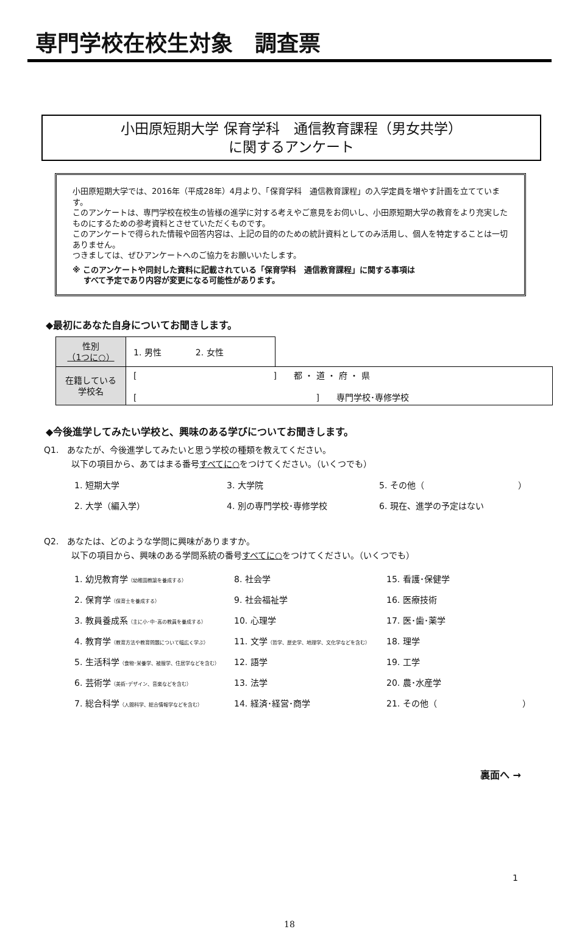専門学校在校生対象　調査票
小田原短期大学 保育学科　通信教育課程（男女共学）
に関するアンケート
小田原短期大学では、2016年（平成28年）4月より、「保育学科　通信教育課程」の入学定員を増やす計画を立てています。
このアンケートは、専門学校在校生の皆様の進学に対する考えやご意見をお伺いし、小田原短期大学の教育をより充実したものにするための参考資料とさせていただくものです。
このアンケートで得られた情報や回答内容は、上記の目的のための統計資料としてのみ活用し、個人を特定することは一切ありません。
つきましては、ぜひアンケートへのご協力をお願いいたします。
※ このアンケートや同封した資料に記載されている「保育学科　通信教育課程」に関する事項は
　 すべて予定であり内容が変更になる可能性があります。
◆最初にあなた自身についてお聞きします。
| 性別 （1つに○） | 1. 男性 2. 女性 | |
| 在籍している 学校名 | [ ] 都 ・ 道 ・ 府 ・ 県 [ ] 専門学校･専修学校 | |
◆今後進学してみたい学校と、興味のある学びについてお聞きします。
Q1.　あなたが、今後進学してみたいと思う学校の種類を教えてください。
以下の項目から、あてはまる番号すべてに○をつけてください。（いくつでも）
1. 短期大学
3. 大学院
5. その他（　　　　　　　　　　　）
2. 大学（編入学）
4. 別の専門学校･専修学校
6. 現在、進学の予定はない
Q2.　あなたは、どのような学問に興味がありますか。
以下の項目から、興味のある学問系統の番号すべてに○をつけてください。（いくつでも）
1. 幼児教育学（幼稚園教諭を養成する）
8. 社会学
15. 看護･保健学
2. 保育学（保育士を養成する）
9. 社会福祉学
16. 医療技術
3. 教員養成系（主に小･中･高の教員を養成する）
10. 心理学
17. 医･歯･薬学
4. 教育学（教育方法や教育問題について幅広く学ぶ）
11. 文学（哲学、歴史学、地理学、文化学などを含む）
18. 理学
5. 生活科学（食物･栄養学、被服学、住居学などを含む）
12. 語学
19. 工学
6. 芸術学（美術･デザイン、音楽などを含む）
13. 法学
20. 農･水産学
7. 総合科学（人間科学、総合情報学などを含む）
14. 経済･経営･商学
21. その他（　　　　　　　　　　）
裏面へ →
1
18